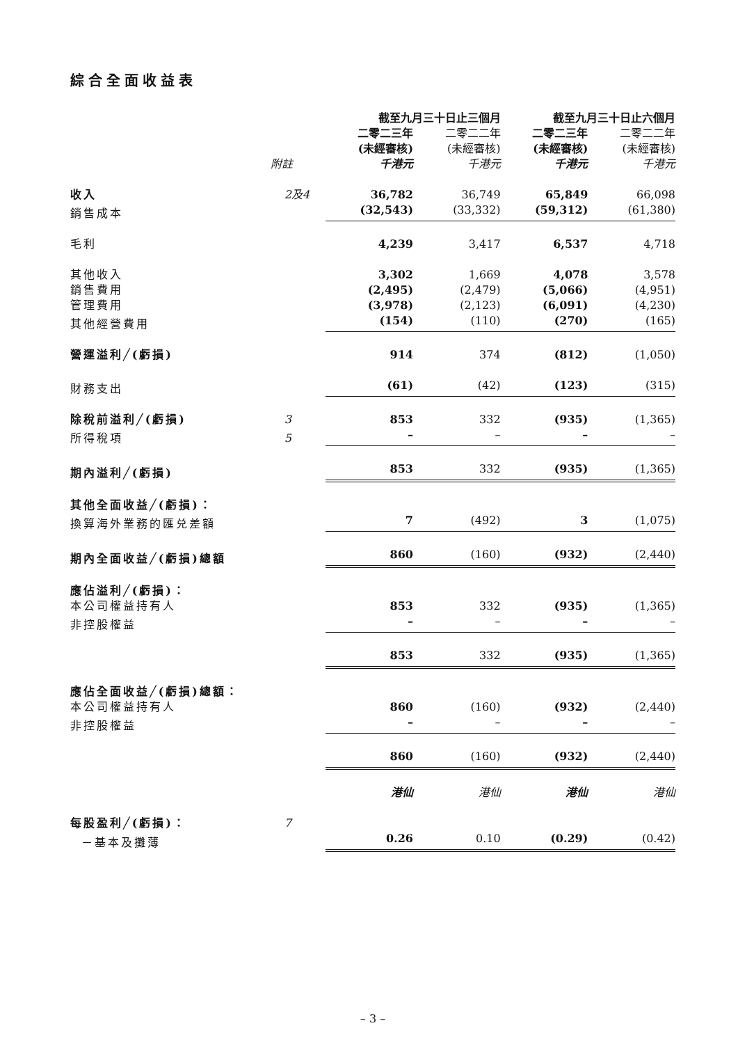綜合全面收益表
| | | 截至九月三十日止三個月 | | 截至九月三十日止六個月 | |
| --- | --- | --- | --- | --- | --- |
| | | 二零二三年 | 二零二二年 | 二零二三年 | 二零二二年 |
| | | (未經審核) | (未經審核) | (未經審核) | (未經審核) |
| | 附註 | 千港元 | 千港元 | 千港元 | 千港元 |
| 收入 | 2及4 | 36,782 | 36,749 | 65,849 | 66,098 |
| 銷售成本 | | (32,543) | (33,332) | (59,312) | (61,380) |
| 毛利 | | 4,239 | 3,417 | 6,537 | 4,718 |
| 其他收入 | | 3,302 | 1,669 | 4,078 | 3,578 |
| 銷售費用 | | (2,495) | (2,479) | (5,066) | (4,951) |
| 管理費用 | | (3,978) | (2,123) | (6,091) | (4,230) |
| 其他經營費用 | | (154) | (110) | (270) | (165) |
| 營運溢利╱(虧損) | | 914 | 374 | (812) | (1,050) |
| 財務支出 | | (61) | (42) | (123) | (315) |
| 除稅前溢利╱(虧損) | 3 | 853 | 332 | (935) | (1,365) |
| 所得稅項 | 5 | – | – | – | – |
| 期內溢利╱(虧損) | | 853 | 332 | (935) | (1,365) |
| 其他全面收益╱(虧損)： | | | | | |
| 換算海外業務的匯兑差額 | | 7 | (492) | 3 | (1,075) |
| 期內全面收益╱(虧損)總額 | | 860 | (160) | (932) | (2,440) |
| 應佔溢利╱(虧損)： | | | | | |
| 本公司權益持有人 | | 853 | 332 | (935) | (1,365) |
| 非控股權益 | | – | – | – | – |
| | | 853 | 332 | (935) | (1,365) |
| 應佔全面收益╱(虧損)總額： | | | | | |
| 本公司權益持有人 | | 860 | (160) | (932) | (2,440) |
| 非控股權益 | | – | – | – | – |
| | | 860 | (160) | (932) | (2,440) |
| | | 港仙 | 港仙 | 港仙 | 港仙 |
| 每股盈利╱(虧損)： | 7 | | | | |
| －基本及攤薄 | | 0.26 | 0.10 | (0.29) | (0.42) |
– 3 –